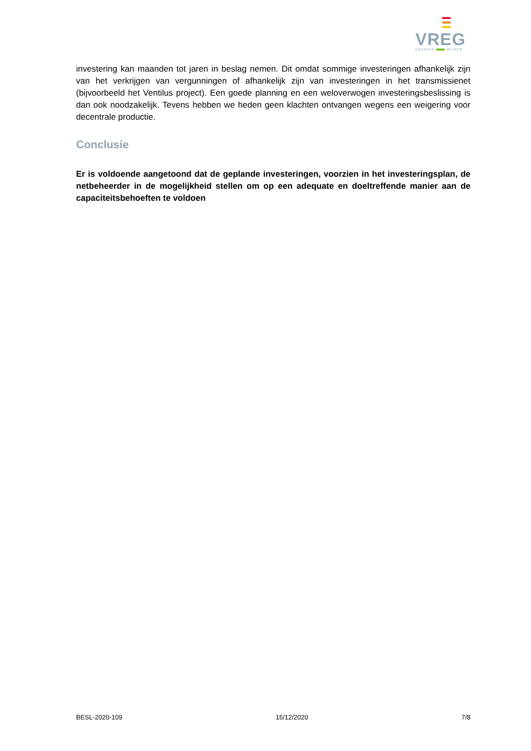VREG
ENERGIE WIJZER
investering kan maanden tot jaren in beslag nemen. Dit omdat sommige investeringen afhankelijk zijn van het verkrijgen van vergunningen of afhankelijk zijn van investeringen in het transmissienet (bijvoorbeeld het Ventilus project). Een goede planning en een weloverwogen investeringsbeslissing is dan ook noodzakelijk. Tevens hebben we heden geen klachten ontvangen wegens een weigering voor decentrale productie.
Conclusie
Er is voldoende aangetoond dat de geplande investeringen, voorzien in het investeringsplan, de netbeheerder in de mogelijkheid stellen om op een adequate en doeltreffende manier aan de capaciteitsbehoeften te voldoen
BESL-2020-109 15/12/2020 7/8